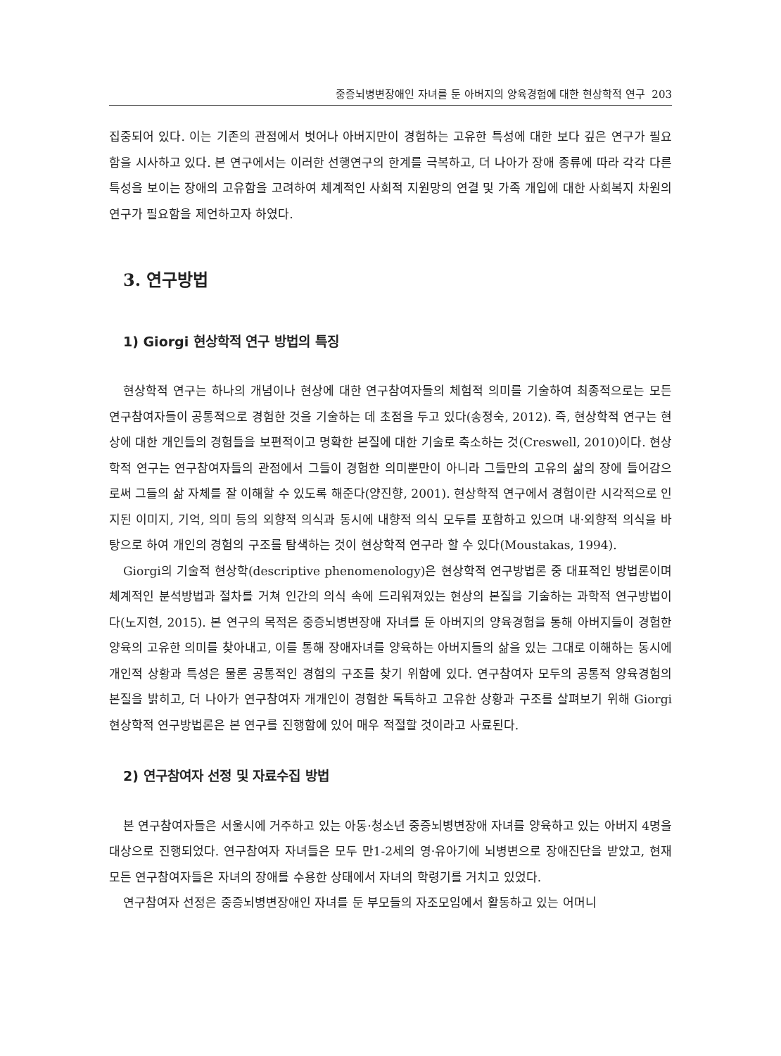중증뇌병변장애인 자녀를 둔 아버지의 양육경험에 대한 현상학적 연구 203
집중되어 있다. 이는 기존의 관점에서 벗어나 아버지만이 경험하는 고유한 특성에 대한 보다 깊은 연구가 필요함을 시사하고 있다. 본 연구에서는 이러한 선행연구의 한계를 극복하고, 더 나아가 장애 종류에 따라 각각 다른 특성을 보이는 장애의 고유함을 고려하여 체계적인 사회적 지원망의 연결 및 가족 개입에 대한 사회복지 차원의 연구가 필요함을 제언하고자 하였다.
3. 연구방법
1) Giorgi 현상학적 연구 방법의 특징
현상학적 연구는 하나의 개념이나 현상에 대한 연구참여자들의 체험적 의미를 기술하여 최종적으로는 모든 연구참여자들이 공통적으로 경험한 것을 기술하는 데 초점을 두고 있다(송정숙, 2012). 즉, 현상학적 연구는 현상에 대한 개인들의 경험들을 보편적이고 명확한 본질에 대한 기술로 축소하는 것(Creswell, 2010)이다. 현상학적 연구는 연구참여자들의 관점에서 그들이 경험한 의미뿐만이 아니라 그들만의 고유의 삶의 장에 들어감으로써 그들의 삶 자체를 잘 이해할 수 있도록 해준다(양진향, 2001). 현상학적 연구에서 경험이란 시각적으로 인지된 이미지, 기억, 의미 등의 외향적 의식과 동시에 내향적 의식 모두를 포함하고 있으며 내·외향적 의식을 바탕으로 하여 개인의 경험의 구조를 탐색하는 것이 현상학적 연구라 할 수 있다(Moustakas, 1994).
Giorgi의 기술적 현상학(descriptive phenomenology)은 현상학적 연구방법론 중 대표적인 방법론이며 체계적인 분석방법과 절차를 거쳐 인간의 의식 속에 드리워져있는 현상의 본질을 기술하는 과학적 연구방법이다(노지현, 2015). 본 연구의 목적은 중증뇌병변장애 자녀를 둔 아버지의 양육경험을 통해 아버지들이 경험한 양육의 고유한 의미를 찾아내고, 이를 통해 장애자녀를 양육하는 아버지들의 삶을 있는 그대로 이해하는 동시에 개인적 상황과 특성은 물론 공통적인 경험의 구조를 찾기 위함에 있다. 연구참여자 모두의 공통적 양육경험의 본질을 밝히고, 더 나아가 연구참여자 개개인이 경험한 독특하고 고유한 상황과 구조를 살펴보기 위해 Giorgi 현상학적 연구방법론은 본 연구를 진행함에 있어 매우 적절할 것이라고 사료된다.
2) 연구참여자 선정 및 자료수집 방법
본 연구참여자들은 서울시에 거주하고 있는 아동·청소년 중증뇌병변장애 자녀를 양육하고 있는 아버지 4명을 대상으로 진행되었다. 연구참여자 자녀들은 모두 만1-2세의 영·유아기에 뇌병변으로 장애진단을 받았고, 현재 모든 연구참여자들은 자녀의 장애를 수용한 상태에서 자녀의 학령기를 거치고 있었다.
연구참여자 선정은 중증뇌병변장애인 자녀를 둔 부모들의 자조모임에서 활동하고 있는 어머니